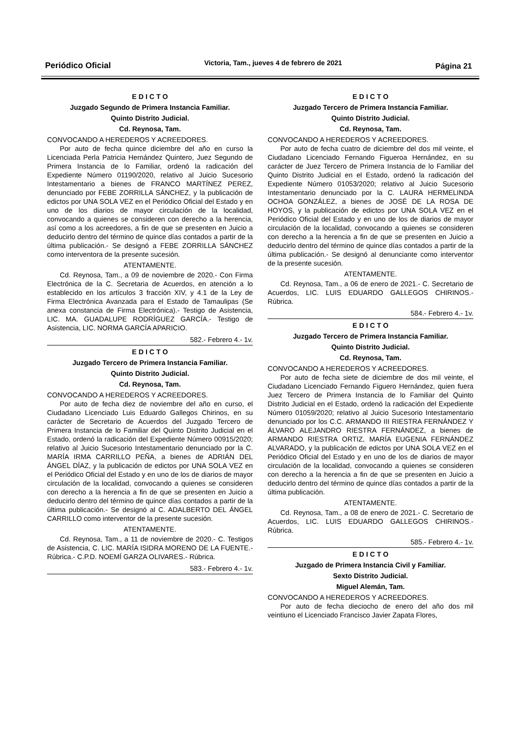Periódico Oficial Victoria, Tam., jueves 4 de febrero de 2021 Página 21
E D I C T O
Juzgado Segundo de Primera Instancia Familiar.
Quinto Distrito Judicial.
Cd. Reynosa, Tam.
CONVOCANDO A HEREDEROS Y ACREEDORES.
Por auto de fecha quince diciembre del año en curso la Licenciada Perla Patricia Hernández Quintero, Juez Segundo de Primera Instancia de lo Familiar, ordenó la radicación del Expediente Número 01190/2020, relativo al Juicio Sucesorio Intestamentario a bienes de FRANCO MARTÍNEZ PEREZ, denunciado por FEBE ZORRILLA SÁNCHEZ, y la publicación de edictos por UNA SOLA VEZ en el Periódico Oficial del Estado y en uno de los diarios de mayor circulación de la localidad, convocando a quienes se consideren con derecho a la herencia, así como a los acreedores, a fin de que se presenten en Juicio a deducirlo dentro del término de quince días contados a partir de la última publicación.- Se designó a FEBE ZORRILLA SÁNCHEZ como interventora de la presente sucesión.
ATENTAMENTE.
Cd. Reynosa, Tam., a 09 de noviembre de 2020.- Con Firma Electrónica de la C. Secretaria de Acuerdos, en atención a lo establecido en los artículos 3 fracción XIV, y 4.1 de la Ley de Firma Electrónica Avanzada para el Estado de Tamaulipas (Se anexa constancia de Firma Electrónica).- Testigo de Asistencia, LIC. MA. GUADALUPE RODRÍGUEZ GARCÍA.- Testigo de Asistencia, LIC. NORMA GARCÍA APARICIO.
582.- Febrero 4.- 1v.
E D I C T O
Juzgado Tercero de Primera Instancia Familiar.
Quinto Distrito Judicial.
Cd. Reynosa, Tam.
CONVOCANDO A HEREDEROS Y ACREEDORES.
Por auto de fecha diez de noviembre del año en curso, el Ciudadano Licenciado Luis Eduardo Gallegos Chirinos, en su carácter de Secretario de Acuerdos del Juzgado Tercero de Primera Instancia de lo Familiar del Quinto Distrito Judicial en el Estado, ordenó la radicación del Expediente Número 00915/2020; relativo al Juicio Sucesorio Intestamentario denunciado por la C. MARÍA IRMA CARRILLO PEÑA, a bienes de ADRIÁN DEL ÁNGEL DÍAZ, y la publicación de edictos por UNA SOLA VEZ en el Periódico Oficial del Estado y en uno de los de diarios de mayor circulación de la localidad, convocando a quienes se consideren con derecho a la herencia a fin de que se presenten en Juicio a deducirlo dentro del término de quince días contados a partir de la última publicación.- Se designó al C. ADALBERTO DEL ÁNGEL CARRILLO como interventor de la presente sucesión.
ATENTAMENTE.
Cd. Reynosa, Tam., a 11 de noviembre de 2020.- C. Testigos de Asistencia, C. LIC. MARÍA ISIDRA MORENO DE LA FUENTE.- Rúbrica.- C.P.D. NOEMÍ GARZA OLIVARES.- Rúbrica.
583.- Febrero 4.- 1v.
E D I C T O
Juzgado Tercero de Primera Instancia Familiar.
Quinto Distrito Judicial.
Cd. Reynosa, Tam.
CONVOCANDO A HEREDEROS Y ACREEDORES.
Por auto de fecha cuatro de diciembre del dos mil veinte, el Ciudadano Licenciado Fernando Figueroa Hernández, en su carácter de Juez Tercero de Primera Instancia de lo Familiar del Quinto Distrito Judicial en el Estado, ordenó la radicación del Expediente Número 01053/2020; relativo al Juicio Sucesorio Intestamentario denunciado por la C. LAURA HERMELINDA OCHOA GONZÁLEZ, a bienes de JOSÉ DE LA ROSA DE HOYOS, y la publicación de edictos por UNA SOLA VEZ en el Periódico Oficial del Estado y en uno de los de diarios de mayor circulación de la localidad, convocando a quienes se consideren con derecho a la herencia a fin de que se presenten en Juicio a deducirlo dentro del término de quince días contados a partir de la última publicación.- Se designó al denunciante como interventor de la presente sucesión.
ATENTAMENTE.
Cd. Reynosa, Tam., a 06 de enero de 2021.- C. Secretario de Acuerdos, LIC. LUIS EDUARDO GALLEGOS CHIRINOS.- Rúbrica.
584.- Febrero 4.- 1v.
E D I C T O
Juzgado Tercero de Primera Instancia Familiar.
Quinto Distrito Judicial.
Cd. Reynosa, Tam.
CONVOCANDO A HEREDEROS Y ACREEDORES.
Por auto de fecha siete de diciembre de dos mil veinte, el Ciudadano Licenciado Fernando Figuero Hernández, quien fuera Juez Tercero de Primera Instancia de lo Familiar del Quinto Distrito Judicial en el Estado, ordenó la radicación del Expediente Número 01059/2020; relativo al Juicio Sucesorio Intestamentario denunciado por los C.C. ARMANDO III RIESTRA FERNÁNDEZ Y ÁLVARO ALEJANDRO RIESTRA FERNÁNDEZ, a bienes de ARMANDO RIESTRA ORTIZ, MARÍA EUGENIA FERNÁNDEZ ALVARADO, y la publicación de edictos por UNA SOLA VEZ en el Periódico Oficial del Estado y en uno de los de diarios de mayor circulación de la localidad, convocando a quienes se consideren con derecho a la herencia a fin de que se presenten en Juicio a deducirlo dentro del término de quince días contados a partir de la última publicación.
ATENTAMENTE.
Cd. Reynosa, Tam., a 08 de enero de 2021.- C. Secretario de Acuerdos, LIC. LUIS EDUARDO GALLEGOS CHIRINOS.- Rúbrica.
585.- Febrero 4.- 1v.
E D I C T O
Juzgado de Primera Instancia Civil y Familiar.
Sexto Distrito Judicial.
Miguel Alemán, Tam.
CONVOCANDO A HEREDEROS Y ACREEDORES.
Por auto de fecha dieciocho de enero del año dos mil veintiuno el Licenciado Francisco Javier Zapata Flores,